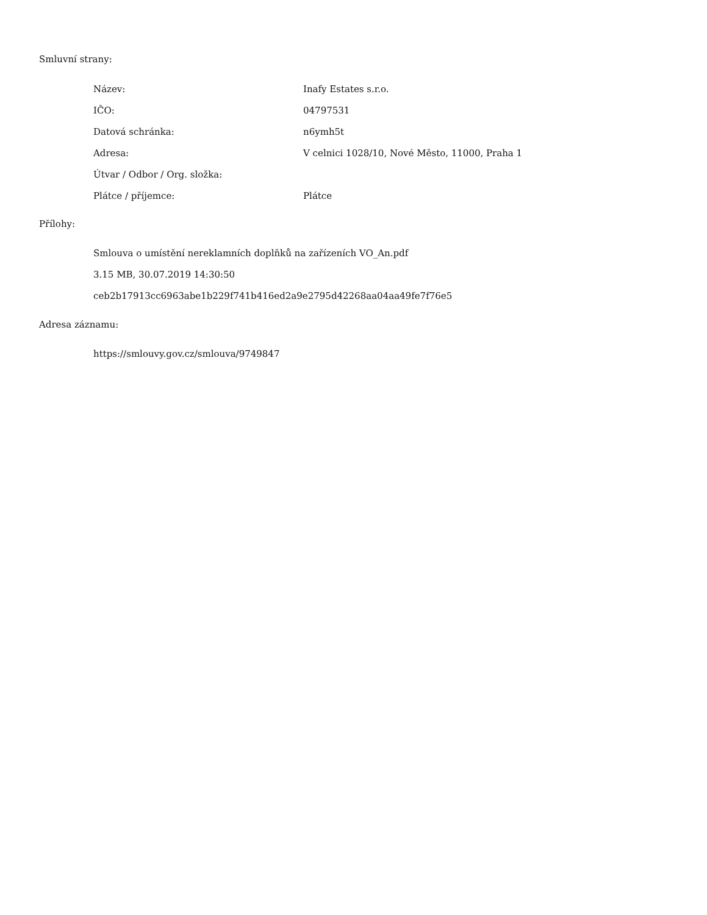Smluvní strany:
| Název: | Inafy Estates s.r.o. |
| IČO: | 04797531 |
| Datová schránka: | n6ymh5t |
| Adresa: | V celnici 1028/10, Nové Město, 11000, Praha 1 |
| Útvar / Odbor / Org. složka: | |
| Plátce / příjemce: | Plátce |
Přílohy:
Smlouva o umístění nereklamních doplňků na zařízeních VO_An.pdf
3.15 MB, 30.07.2019 14:30:50
ceb2b17913cc6963abe1b229f741b416ed2a9e2795d42268aa04aa49fe7f76e5
Adresa záznamu:
https://smlouvy.gov.cz/smlouva/9749847